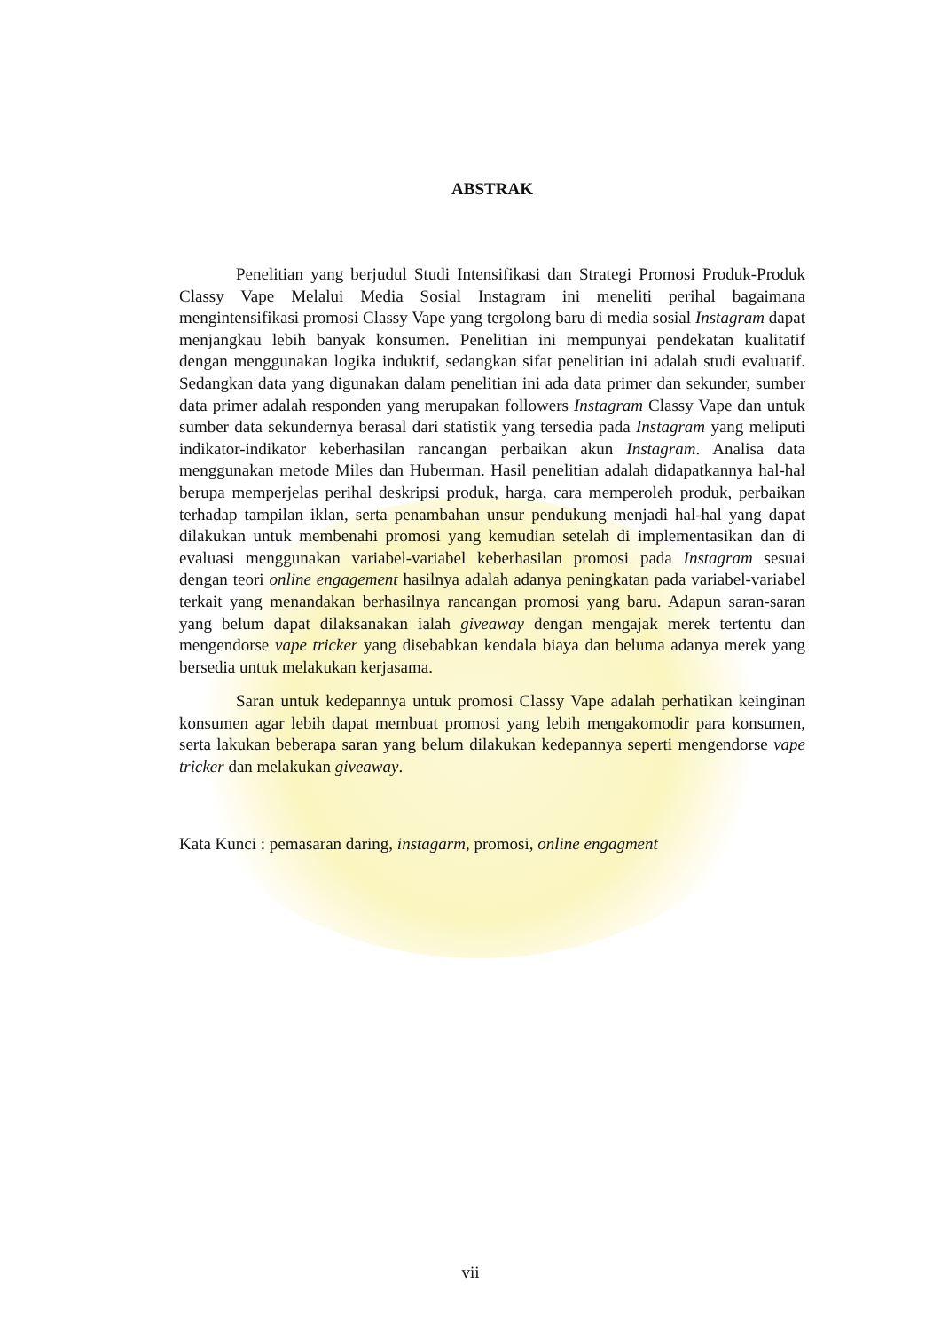ABSTRAK
Penelitian yang berjudul Studi Intensifikasi dan Strategi Promosi Produk-Produk Classy Vape Melalui Media Sosial Instagram ini meneliti perihal bagaimana mengintensifikasi promosi Classy Vape yang tergolong baru di media sosial Instagram dapat menjangkau lebih banyak konsumen. Penelitian ini mempunyai pendekatan kualitatif dengan menggunakan logika induktif, sedangkan sifat penelitian ini adalah studi evaluatif. Sedangkan data yang digunakan dalam penelitian ini ada data primer dan sekunder, sumber data primer adalah responden yang merupakan followers Instagram Classy Vape dan untuk sumber data sekundernya berasal dari statistik yang tersedia pada Instagram yang meliputi indikator-indikator keberhasilan rancangan perbaikan akun Instagram. Analisa data menggunakan metode Miles dan Huberman. Hasil penelitian adalah didapatkannya hal-hal berupa memperjelas perihal deskripsi produk, harga, cara memperoleh produk, perbaikan terhadap tampilan iklan, serta penambahan unsur pendukung menjadi hal-hal yang dapat dilakukan untuk membenahi promosi yang kemudian setelah di implementasikan dan di evaluasi menggunakan variabel-variabel keberhasilan promosi pada Instagram sesuai dengan teori online engagement hasilnya adalah adanya peningkatan pada variabel-variabel terkait yang menandakan berhasilnya rancangan promosi yang baru. Adapun saran-saran yang belum dapat dilaksanakan ialah giveaway dengan mengajak merek tertentu dan mengendorse vape tricker yang disebabkan kendala biaya dan beluma adanya merek yang bersedia untuk melakukan kerjasama.
Saran untuk kedepannya untuk promosi Classy Vape adalah perhatikan keinginan konsumen agar lebih dapat membuat promosi yang lebih mengakomodir para konsumen, serta lakukan beberapa saran yang belum dilakukan kedepannya seperti mengendorse vape tricker dan melakukan giveaway.
Kata Kunci : pemasaran daring, instagarm, promosi, online engagment
vii